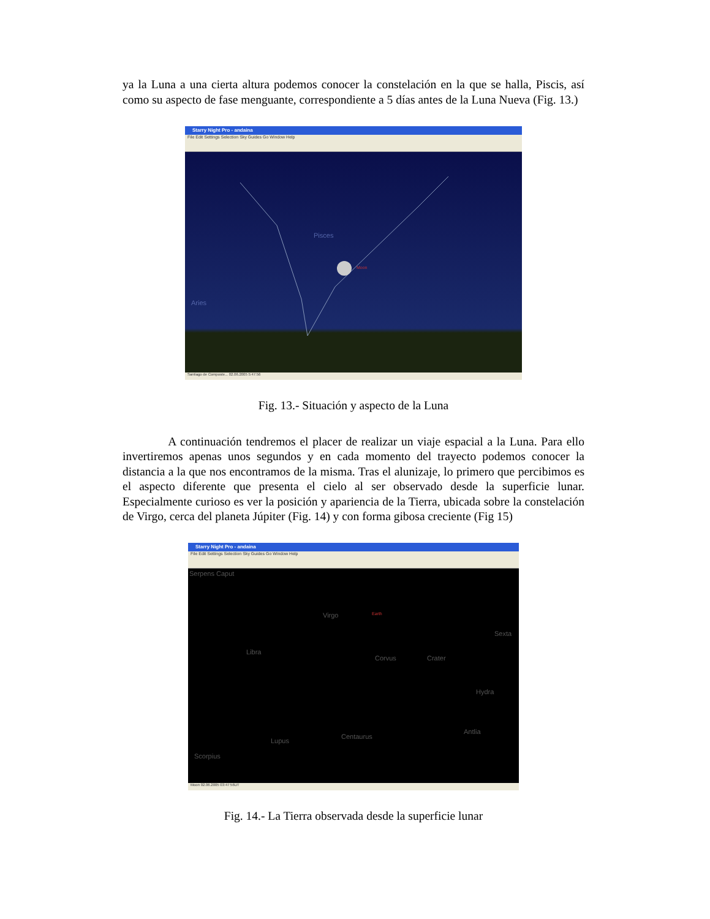ya la Luna a una cierta altura podemos conocer la constelación en la que se halla, Piscis, así como su aspecto de fase menguante, correspondiente a 5 días antes de la Luna Nueva (Fig. 13.)
Starry Night Pro - andaina
File Edit Settings Selection Sky Guides Go Window Help
Pisces
Moon
Aries
Santiago de Composte... 02.06.2005 5:47:56
Fig. 13.- Situación y aspecto de la Luna
A continuación tendremos el placer de realizar un viaje espacial a la Luna. Para ello invertiremos apenas unos segundos y en cada momento del trayecto podemos conocer la distancia a la que nos encontramos de la misma. Tras el alunizaje, lo primero que percibimos es el aspecto diferente que presenta el cielo al ser observado desde la superficie lunar. Especialmente curioso es ver la posición y apariencia de la Tierra, ubicada sobre la constelación de Virgo, cerca del planeta Júpiter (Fig. 14) y con forma gibosa creciente (Fig 15)
Starry Night Pro - andaina
File Edit Settings Selection Sky Guides Go Window Help
Serpens Caput
Virgo Earth
Sexta
Libra
Corvus Crater
Hydra
Lupus
Centaurus
Antlia
Scorpius
Moon 02.06.2005 03:47:56UT
Fig. 14.- La Tierra observada desde la superficie lunar